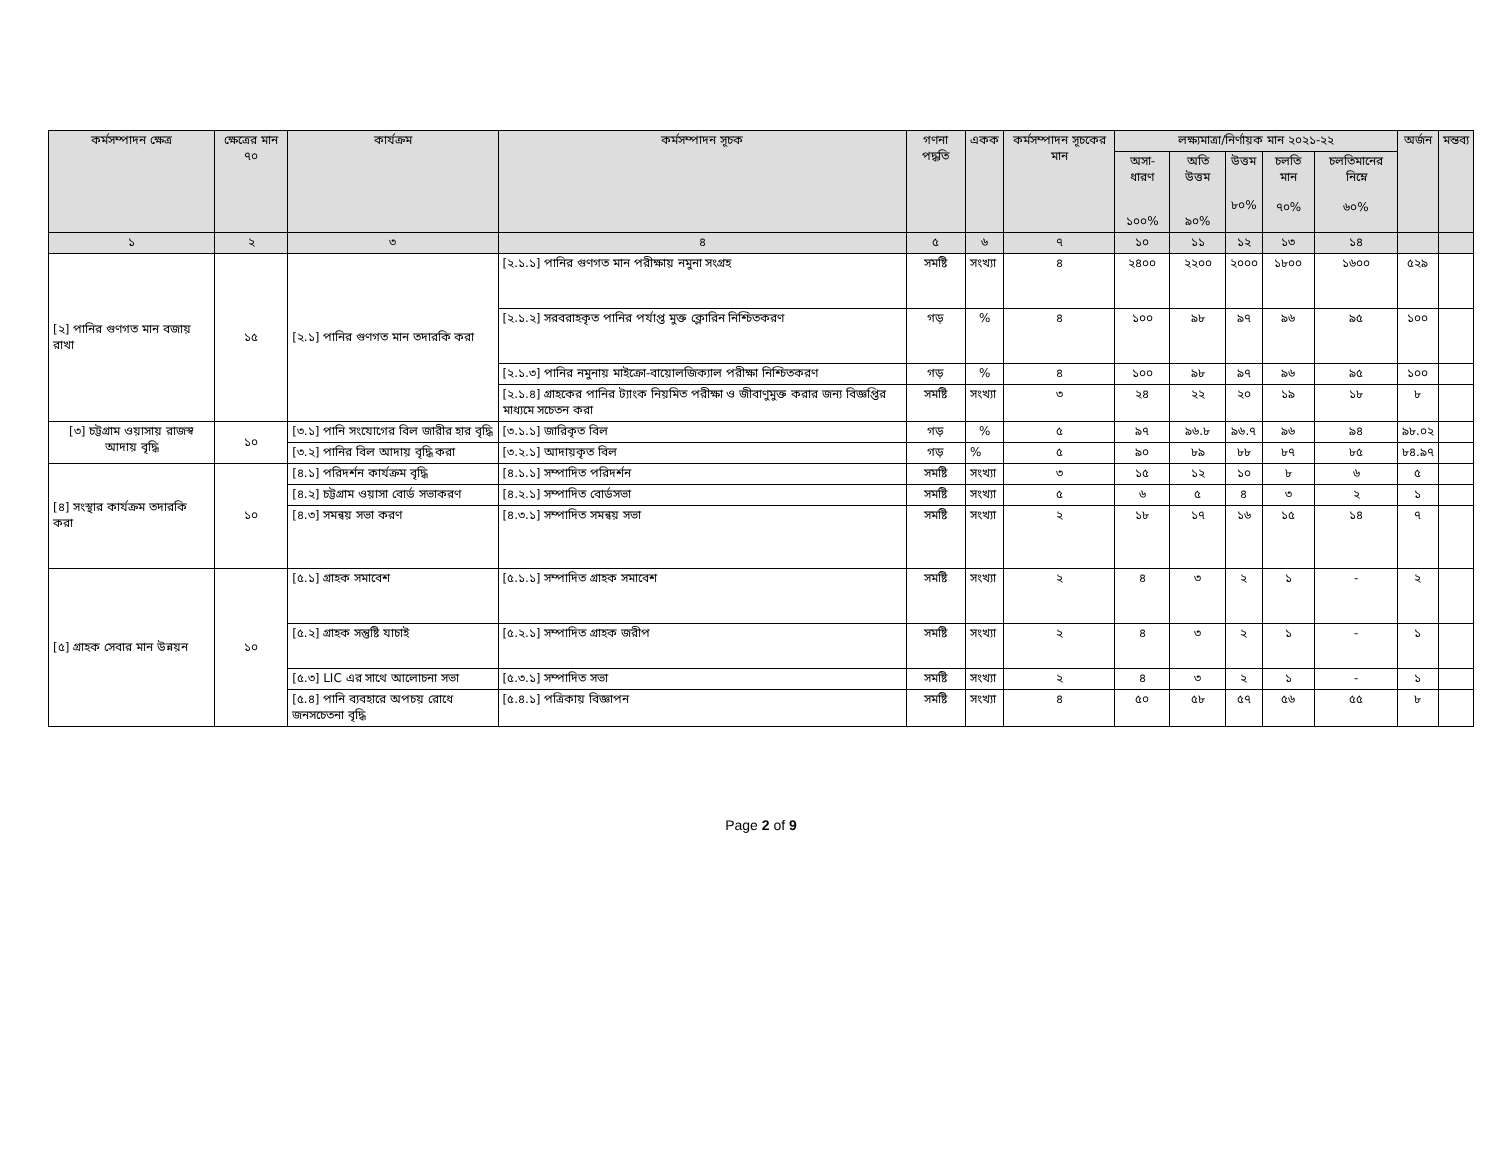| কর্মসম্পাদন ক্ষেত্র | ক্ষেত্রের মান ৭০ | কার্যক্রম | কর্মসম্পাদন সূচক | গণনা পদ্ধতি | একক | কর্মসম্পাদন সূচকের মান | লক্ষ্যমাত্রা/নির্ণায়ক মান ২০২১-২২ | | | | | অর্জন | মন্তব্য |
| --- | --- | --- | --- | --- | --- | --- | --- | --- | --- | --- | --- | --- | --- |
| | | | | | | | অসা-ধারণ ১০০% | অতি উত্তম ৯০% | উত্তম ৮০% | চলতি মান ৭০% | চলতিমানের নিম্নে ৬০% | | |
| ১ | ২ | ৩ | ৪ | ৫ | ৬ | ৭ | ১০ | ১১ | ১২ | ১৩ | ১৪ | | |
| [২] পানির গুণগত মান বজায় রাখা | ১৫ | [২.১] পানির গুণগত মান তদারকি করা | [২.১.১] পানির গুণগত মান পরীক্ষায় নমুনা সংগ্রহ | সমষ্টি | সংখ্যা | ৪ | ২৪০০ | ২২০০ | ২০০০ | ১৮০০ | ১৬০০ | ৫২৯ | |
| | | | [২.১.২] সরবরাহকৃত পানির পর্যাপ্ত মুক্ত ক্লোরিন নিশ্চিতকরণ | গড় | % | ৪ | ১০০ | ৯৮ | ৯৭ | ৯৬ | ৯৫ | ১০০ | |
| | | | [২.১.৩] পানির নমুনায় মাইক্রো-বায়োলজিক্যাল পরীক্ষা নিশ্চিতকরণ | গড় | % | ৪ | ১০০ | ৯৮ | ৯৭ | ৯৬ | ৯৫ | ১০০ | |
| | | | [২.১.৪] গ্রাহকের পানির ট্যাংক নিয়মিত পরীক্ষা ও জীবাণুমুক্ত করার জন্য বিজ্ঞপ্তির মাধ্যমে সচেতন করা | সমষ্টি | সংখ্যা | ৩ | ২৪ | ২২ | ২০ | ১৯ | ১৮ | ৮ | |
| [৩] চট্টগ্রাম ওয়াসায় রাজস্ব আদায় বৃদ্ধি | ১০ | [৩.১] পানি সংযোগের বিল জারীর হার বৃদ্ধি | [৩.১.১] জারিকৃত বিল | গড় | % | ৫ | ৯৭ | ৯৬.৮ | ৯৬.৭ | ৯৬ | ৯৪ | ৯৮.০২ | |
| | | [৩.২] পানির বিল আদায় বৃদ্ধি করা | [৩.২.১] আদায়কৃত বিল | গড় | % | ৫ | ৯০ | ৮৯ | ৮৮ | ৮৭ | ৮৫ | ৮৪.৯৭ | |
| [৪] সংস্থার কার্যক্রম তদারকি করা | ১০ | [৪.১] পরিদর্শন কার্যক্রম বৃদ্ধি | [৪.১.১] সম্পাদিত পরিদর্শন | সমষ্টি | সংখ্যা | ৩ | ১৫ | ১২ | ১০ | ৮ | ৬ | ৫ | |
| | | [৪.২] চট্টগ্রাম ওয়াসা বোর্ড সভাকরণ | [৪.২.১] সম্পাদিত বোর্ডসভা | সমষ্টি | সংখ্যা | ৫ | ৬ | ৫ | ৪ | ৩ | ২ | ১ | |
| | | [৪.৩] সমন্বয় সভা করণ | [৪.৩.১] সম্পাদিত সমন্বয় সভা | সমষ্টি | সংখ্যা | ২ | ১৮ | ১৭ | ১৬ | ১৫ | ১৪ | ৭ | |
| [৫] গ্রাহক সেবার মান উন্নয়ন | ১০ | [৫.১] গ্রাহক সমাবেশ | [৫.১.১] সম্পাদিত গ্রাহক সমাবেশ | সমষ্টি | সংখ্যা | ২ | ৪ | ৩ | ২ | ১ | - | ২ | |
| | | [৫.২] গ্রাহক সন্তুষ্টি যাচাই | [৫.২.১] সম্পাদিত গ্রাহক জরীপ | সমষ্টি | সংখ্যা | ২ | ৪ | ৩ | ২ | ১ | - | ১ | |
| | | [৫.৩] LIC এর সাথে আলোচনা সভা | [৫.৩.১] সম্পাদিত সভা | সমষ্টি | সংখ্যা | ২ | ৪ | ৩ | ২ | ১ | - | ১ | |
| | | [৫.৪] পানি ব্যবহারে অপচয় রোধে জনসচেতনা বৃদ্ধি | [৫.৪.১] পত্রিকায় বিজ্ঞাপন | সমষ্টি | সংখ্যা | ৪ | ৫০ | ৫৮ | ৫৭ | ৫৬ | ৫৫ | ৮ | |
Page 2 of 9